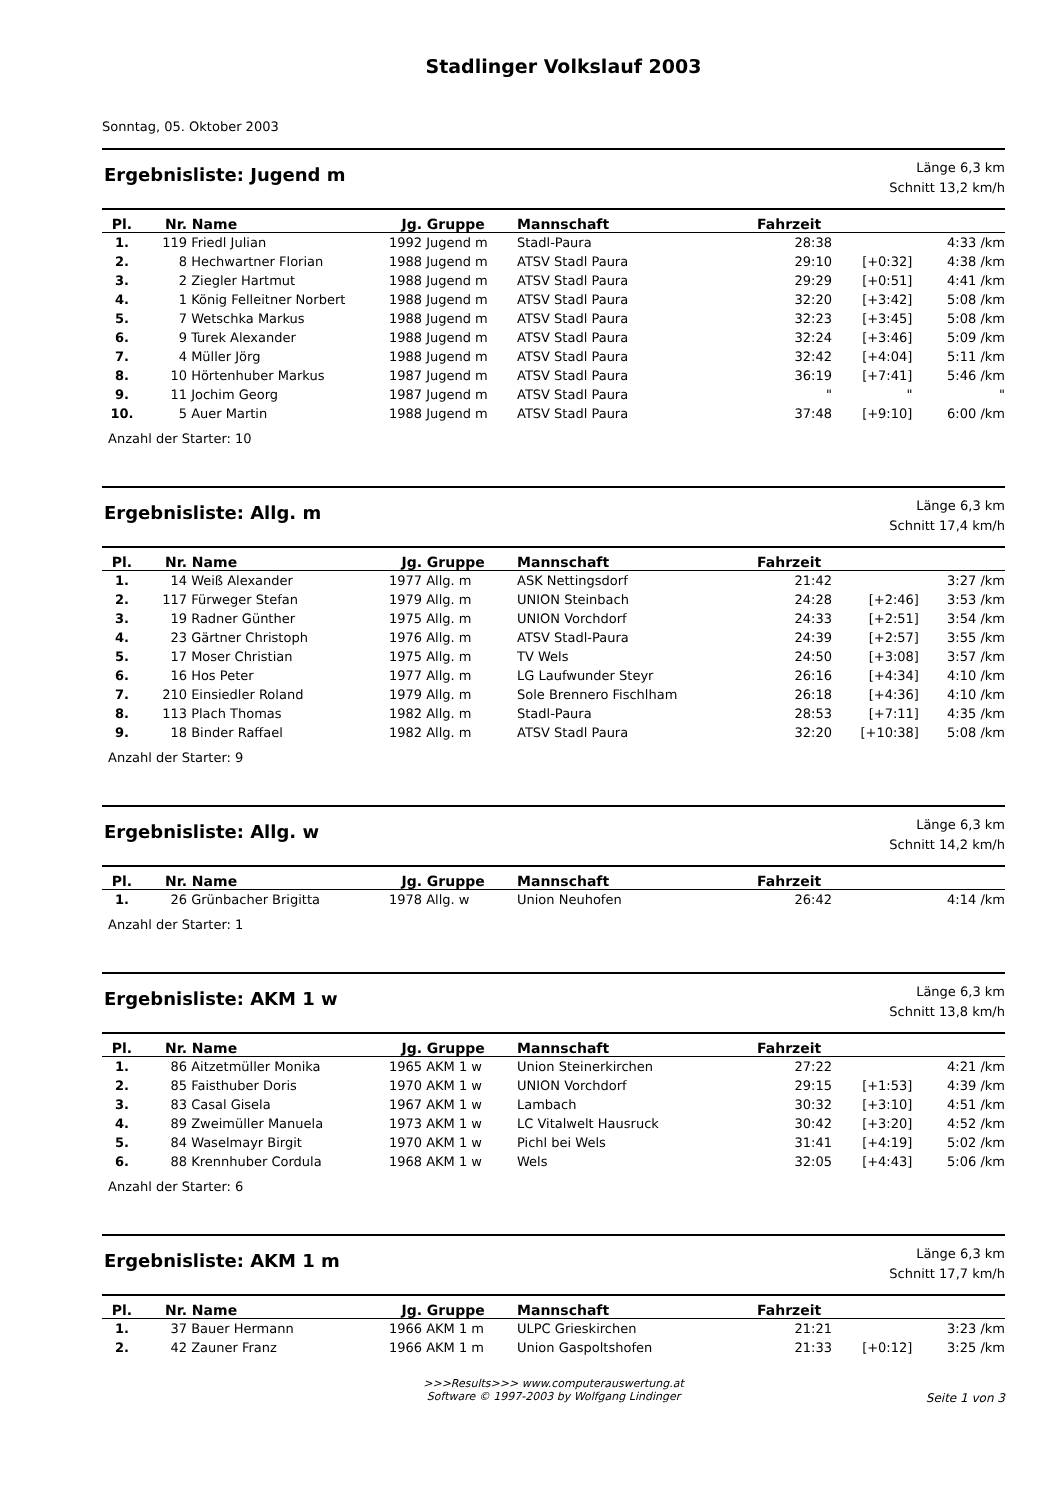Stadlinger Volkslauf 2003
Sonntag, 05. Oktober 2003
Ergebnisliste: Jugend m
Länge 6,3 km
Schnitt 13,2 km/h
| Pl. | Nr. | Name | Jg. | Gruppe | Mannschaft | Fahrzeit | | |
| --- | --- | --- | --- | --- | --- | --- | --- | --- |
| 1. | 119 | Friedl Julian | 1992 | Jugend m | Stadl-Paura | 28:38 | | 4:33 /km |
| 2. | 8 | Hechwartner Florian | 1988 | Jugend m | ATSV Stadl Paura | 29:10 | [+0:32] | 4:38 /km |
| 3. | 2 | Ziegler Hartmut | 1988 | Jugend m | ATSV Stadl Paura | 29:29 | [+0:51] | 4:41 /km |
| 4. | 1 | König Felleitner Norbert | 1988 | Jugend m | ATSV Stadl Paura | 32:20 | [+3:42] | 5:08 /km |
| 5. | 7 | Wetschka Markus | 1988 | Jugend m | ATSV Stadl Paura | 32:23 | [+3:45] | 5:08 /km |
| 6. | 9 | Turek Alexander | 1988 | Jugend m | ATSV Stadl Paura | 32:24 | [+3:46] | 5:09 /km |
| 7. | 4 | Müller Jörg | 1988 | Jugend m | ATSV Stadl Paura | 32:42 | [+4:04] | 5:11 /km |
| 8. | 10 | Hörtenhuber Markus | 1987 | Jugend m | ATSV Stadl Paura | 36:19 | [+7:41] | 5:46 /km |
| 9. | 11 | Jochim Georg | 1987 | Jugend m | ATSV Stadl Paura | " | " | " |
| 10. | 5 | Auer Martin | 1988 | Jugend m | ATSV Stadl Paura | 37:48 | [+9:10] | 6:00 /km |
Anzahl der Starter: 10
Ergebnisliste: Allg. m
Länge 6,3 km
Schnitt 17,4 km/h
| Pl. | Nr. | Name | Jg. | Gruppe | Mannschaft | Fahrzeit | | |
| --- | --- | --- | --- | --- | --- | --- | --- | --- |
| 1. | 14 | Weiß Alexander | 1977 | Allg. m | ASK Nettingsdorf | 21:42 | | 3:27 /km |
| 2. | 117 | Fürweger Stefan | 1979 | Allg. m | UNION Steinbach | 24:28 | [+2:46] | 3:53 /km |
| 3. | 19 | Radner Günther | 1975 | Allg. m | UNION Vorchdorf | 24:33 | [+2:51] | 3:54 /km |
| 4. | 23 | Gärtner Christoph | 1976 | Allg. m | ATSV Stadl-Paura | 24:39 | [+2:57] | 3:55 /km |
| 5. | 17 | Moser Christian | 1975 | Allg. m | TV Wels | 24:50 | [+3:08] | 3:57 /km |
| 6. | 16 | Hos Peter | 1977 | Allg. m | LG Laufwunder Steyr | 26:16 | [+4:34] | 4:10 /km |
| 7. | 210 | Einsiedler Roland | 1979 | Allg. m | Sole Brennero Fischlham | 26:18 | [+4:36] | 4:10 /km |
| 8. | 113 | Plach Thomas | 1982 | Allg. m | Stadl-Paura | 28:53 | [+7:11] | 4:35 /km |
| 9. | 18 | Binder Raffael | 1982 | Allg. m | ATSV Stadl Paura | 32:20 | [+10:38] | 5:08 /km |
Anzahl der Starter: 9
Ergebnisliste: Allg. w
Länge 6,3 km
Schnitt 14,2 km/h
| Pl. | Nr. | Name | Jg. | Gruppe | Mannschaft | Fahrzeit | | |
| --- | --- | --- | --- | --- | --- | --- | --- | --- |
| 1. | 26 | Grünbacher Brigitta | 1978 | Allg. w | Union Neuhofen | 26:42 | | 4:14 /km |
Anzahl der Starter: 1
Ergebnisliste: AKM 1 w
Länge 6,3 km
Schnitt 13,8 km/h
| Pl. | Nr. | Name | Jg. | Gruppe | Mannschaft | Fahrzeit | | |
| --- | --- | --- | --- | --- | --- | --- | --- | --- |
| 1. | 86 | Aitzetmüller Monika | 1965 | AKM 1 w | Union Steinerkirchen | 27:22 | | 4:21 /km |
| 2. | 85 | Faisthuber Doris | 1970 | AKM 1 w | UNION Vorchdorf | 29:15 | [+1:53] | 4:39 /km |
| 3. | 83 | Casal Gisela | 1967 | AKM 1 w | Lambach | 30:32 | [+3:10] | 4:51 /km |
| 4. | 89 | Zweimüller Manuela | 1973 | AKM 1 w | LC Vitalwelt Hausruck | 30:42 | [+3:20] | 4:52 /km |
| 5. | 84 | Waselmayr Birgit | 1970 | AKM 1 w | Pichl bei Wels | 31:41 | [+4:19] | 5:02 /km |
| 6. | 88 | Krennhuber Cordula | 1968 | AKM 1 w | Wels | 32:05 | [+4:43] | 5:06 /km |
Anzahl der Starter: 6
Ergebnisliste: AKM 1 m
Länge 6,3 km
Schnitt 17,7 km/h
| Pl. | Nr. | Name | Jg. | Gruppe | Mannschaft | Fahrzeit | | |
| --- | --- | --- | --- | --- | --- | --- | --- | --- |
| 1. | 37 | Bauer Hermann | 1966 | AKM 1 m | ULPC Grieskirchen | 21:21 | | 3:23 /km |
| 2. | 42 | Zauner Franz | 1966 | AKM 1 m | Union Gaspoltshofen | 21:33 | [+0:12] | 3:25 /km |
>>>Results>>> www.computerauswertung.at
Software © 1997-2003 by Wolfgang Lindinger
Seite 1 von 3